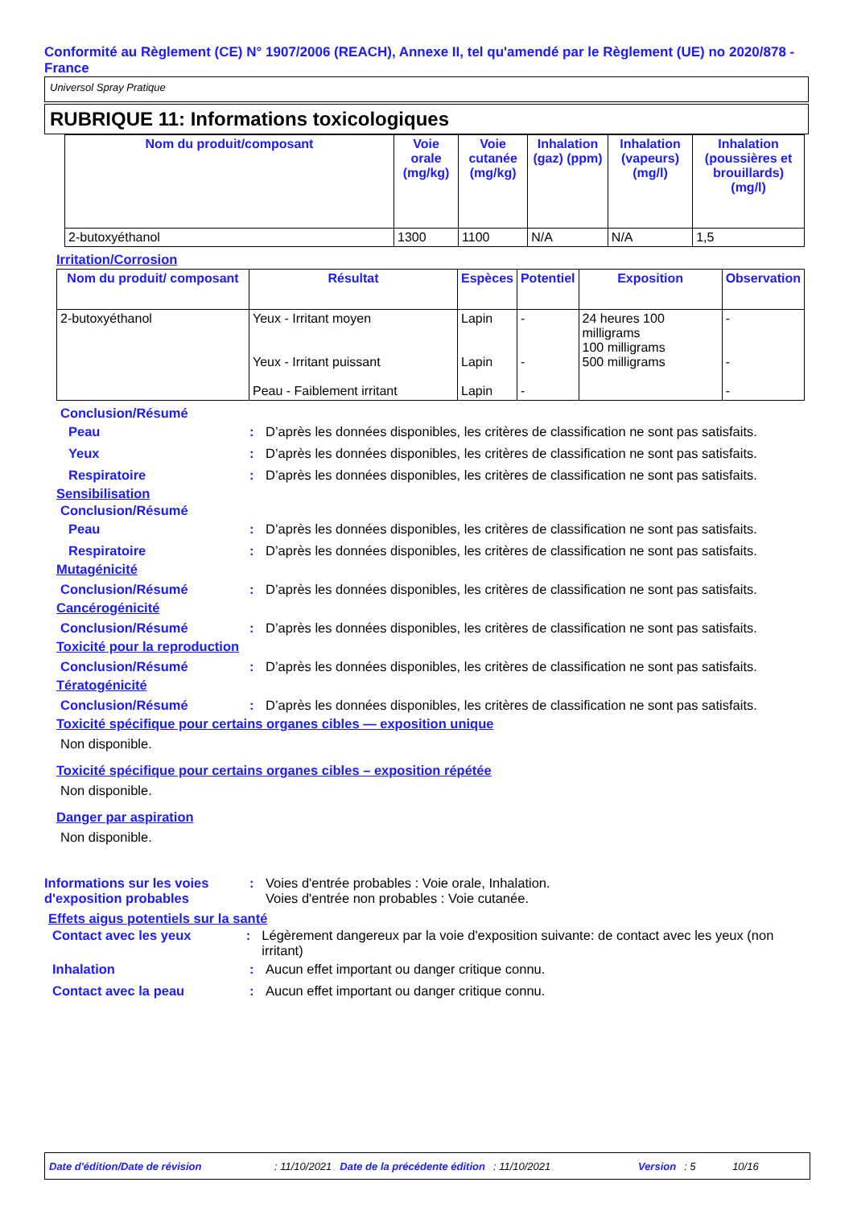Conformité au Règlement (CE) N° 1907/2006 (REACH), Annexe II, tel qu'amendé par le Règlement (UE) no 2020/878 - France
Universol Spray Pratique
RUBRIQUE 11: Informations toxicologiques
| Nom du produit/composant | Voie orale (mg/kg) | Voie cutanée (mg/kg) | Inhalation (gaz) (ppm) | Inhalation (vapeurs) (mg/l) | Inhalation (poussières et brouillards) (mg/l) |
| --- | --- | --- | --- | --- | --- |
| 2-butoxyéthanol | 1300 | 1100 | N/A | N/A | 1,5 |
Irritation/Corrosion
| Nom du produit/ composant | Résultat | Espèces | Potentiel | Exposition | Observation |
| --- | --- | --- | --- | --- | --- |
| 2-butoxyéthanol | Yeux - Irritant moyen Yeux - Irritant puissant Peau - Faiblement irritant | Lapin Lapin Lapin | - - - | 24 heures 100 milligrams 100 milligrams 500 milligrams | - - - |
Conclusion/Résumé
Peau: D’après les données disponibles, les critères de classification ne sont pas satisfaits.
Yeux: D’après les données disponibles, les critères de classification ne sont pas satisfaits.
Respiratoire: D’après les données disponibles, les critères de classification ne sont pas satisfaits.
Sensibilisation
Conclusion/Résumé
Peau: D’après les données disponibles, les critères de classification ne sont pas satisfaits.
Respiratoire: D’après les données disponibles, les critères de classification ne sont pas satisfaits.
Mutagénicité
Conclusion/Résumé: D’après les données disponibles, les critères de classification ne sont pas satisfaits.
Cancérogénicité
Conclusion/Résumé: D’après les données disponibles, les critères de classification ne sont pas satisfaits.
Toxicité pour la reproduction
Conclusion/Résumé: D’après les données disponibles, les critères de classification ne sont pas satisfaits.
Tératogénicité
Conclusion/Résumé: D’après les données disponibles, les critères de classification ne sont pas satisfaits.
Toxicité spécifique pour certains organes cibles — exposition unique
Non disponible.
Toxicité spécifique pour certains organes cibles – exposition répétée
Non disponible.
Danger par aspiration
Non disponible.
Informations sur les voies d'exposition probables: Voies d'entrée probables : Voie orale, Inhalation.
Voies d'entrée non probables : Voie cutanée.
Effets aigus potentiels sur la santé
Contact avec les yeux: Légèrement dangereux par la voie d'exposition suivante: de contact avec les yeux (non irritant)
Inhalation: Aucun effet important ou danger critique connu.
Contact avec la peau: Aucun effet important ou danger critique connu.
Date d'édition/Date de révision: 11/10/2021 Date de la précédente édition: 11/10/2021 Version: 5 10/16